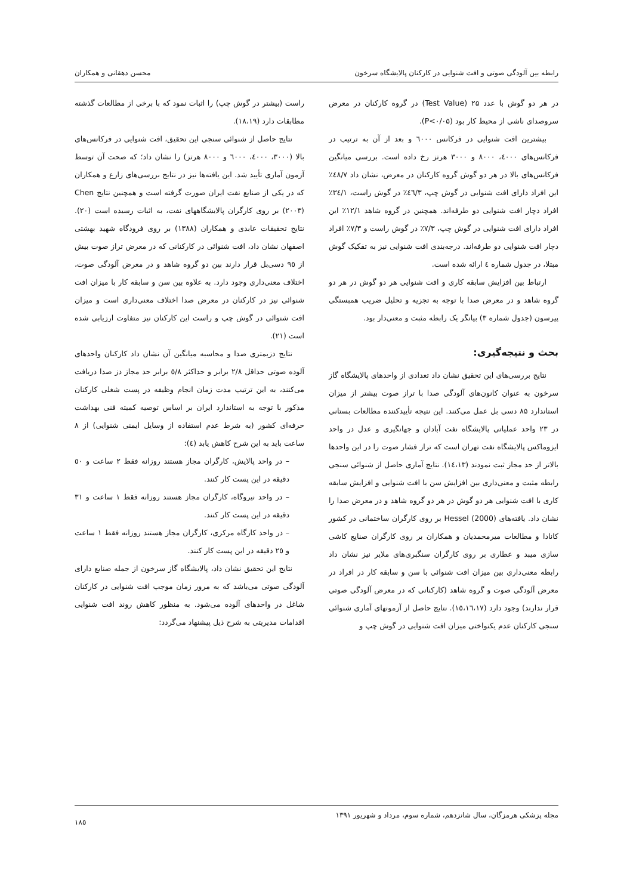رابطه بین آلودگی صوتی و افت شنوایی در کارکنان پالایشگاه سرخون محسن دهقانی و همکاران
در هر دو گوش با عدد ۲۵ (Test Value) در گروه کارکنان در معرض سروصدای ناشی از محیط کار بود (P<۰/۰۵).
بیشترین افت شنوایی در فرکانس ٦۰۰۰ و بعد از آن به ترتیب در فرکانس‌های ٤۰۰۰، ۸۰۰۰ و ۳۰۰۰ هرتز رخ داده است. بررسی میانگین فرکانس‌های بالا در هر دو گوش گروه کارکنان در معرض، نشان داد ٤۸/۷٪ این افراد دارای افت شنوایی در گوش چپ، ٤٦/۳٪ در گوش راست، ۳٤/۱٪ افراد دچار افت شنوایی دو طرفه‌اند. همچنین در گروه شاهد ۱۲/۱٪ این افراد دارای افت شنوایی در گوش چپ، ۷/۳٪ در گوش راست و ۷/۳٪ افراد دچار افت شنوایی دو طرفه‌اند. درجه‌بندی افت شنوایی نیز به تفکیک گوش مبتلا، در جدول شماره ٤ ارائه شده است.
ارتباط بین افزایش سابقه کاری و افت شنوایی هر دو گوش در هر دو گروه شاهد و در معرض صدا با توجه به تجزیه و تحلیل ضریب همبستگی پیرسون (جدول شماره ۳) بیانگر یک رابطه مثبت و معنی‌دار بود.
بحث و نتیجه‌گیری:
نتایج بررسی‌های این تحقیق نشان داد تعدادی از واحدهای پالایشگاه گاز سرخون به عنوان کانون‌های آلودگی صدا با تراز صوت بیشتر از میزان استاندارد ۸۵ دسی بل عمل می‌کنند. این نتیجه تأییدکننده مطالعات بستانی در ۲۳ واحد عملیاتی پالایشگاه نفت آبادان و جهانگیری و عدل در واحد ایزوماکس پالایشگاه نفت تهران است که تراز فشار صوت را در این واحدها بالاتر از حد مجاز ثبت نمودند (١٤،۱۳). نتایج آماری حاصل از شنوائی سنجی رابطه مثبت و معنی‌داری بین افزایش سن با افت شنوایی و افزایش سابقه کاری با افت شنوایی هر دو گوش در هر دو گروه شاهد و در معرض صدا را نشان داد. یافته‌های Hessel (2000) بر روی کارگران ساختمانی در کشور کانادا و مطالعات میرمحمدیان و همکاران بر روی کارگران صنایع کاشی سازی میبد و عطاری بر روی کارگران سنگبری‌های ملایر نیز نشان داد رابطه معنی‌داری بین میزان افت شنوائی با سن و سابقه کار در افراد در معرض آلودگی صوت و گروه شاهد (کارکنانی که در معرض آلودگی صوتی قرار ندارند) وجود دارد (۱٥،۱٦،۱۷). نتایج حاصل از آزمونهای آماری شنوائی سنجی کارکنان عدم یکنواختی میزان افت شنوایی در گوش چپ و
راست (بیشتر در گوش چپ) را اثبات نمود که با برخی از مطالعات گذشته مطابقات دارد (۱۸،۱۹).
نتایج حاصل از شنوائی سنجی این تحقیق، افت شنوایی در فرکانس‌های بالا (۳۰۰۰، ٤۰۰۰، ٦۰۰۰ و ۸۰۰۰ هرتز) را نشان داد؛ که صحت آن توسط آزمون آماری تأیید شد. این یافته‌ها نیز در نتایج بررسی‌های زارع و همکاران که در یکی از صنایع نفت ایران صورت گرفته است و همچنین نتایج Chen (۲۰۰۳) بر روی کارگران پالایشگاههای نفت، به اثبات رسیده است (۲۰). نتایج تحقیقات عابدی و همکاران (۱۳۸۸) بر روی فرودگاه شهید بهشتی اصفهان نشان داد، افت شنوائی در کارکنانی که در معرض تراز صوت بیش از ۹٥ دسی‌بل قرار دارند بین دو گروه شاهد و در معرض آلودگی صوت، اختلاف معنی‌داری وجود دارد. به علاوه بین سن و سابقه کار با میزان افت شنوائی نیز در کارکنان در معرض صدا اختلاف معنی‌داری است و میزان افت شنوائی در گوش چپ و راست این کارکنان نیز متفاوت ارزیابی شده است (۲۱).
نتایج دزیمتری صدا و محاسبه میانگین آن نشان داد کارکنان واحدهای آلوده صوتی حداقل ۲/۸ برابر و حداکثر ٥/۸ برابر حد مجاز دز صدا دریافت می‌کنند، به این ترتیب مدت زمان انجام وظیفه در پست شغلی کارکنان مذکور با توجه به استاندارد ایران بر اساس توصیه کمیته فنی بهداشت حرفه‌ای کشور (به شرط عدم استفاده از وسایل ایمنی شنوایی) از ۸ ساعت باید به این شرح کاهش یابد (٤):
– در واحد پالایش، کارگران مجاز هستند روزانه فقط ۲ ساعت و ٥۰ دقیقه در این پست کار کنند.
– در واحد نیروگاه، کارگران مجاز هستند روزانه فقط ۱ ساعت و ۳۱ دقیقه در این پست کار کنند.
– در واحد کارگاه مرکزی، کارگران مجاز هستند روزانه فقط ۱ ساعت و ۲٥ دقیقه در این پست کار کنند.
نتایج این تحقیق نشان داد، پالایشگاه گاز سرخون از جمله صنایع دارای آلودگی صوتی می‌باشد که به مرور زمان موجب افت شنوایی در کارکنان شاغل در واحدهای آلوده می‌شود. به منظور کاهش روند افت شنوایی اقدامات مدیریتی به شرح ذیل پیشنهاد می‌گردد:
مجله پزشکی هرمزگان، سال شانزدهم، شماره سوم، مرداد و شهریور ۱۳۹۱ ۱۸٥